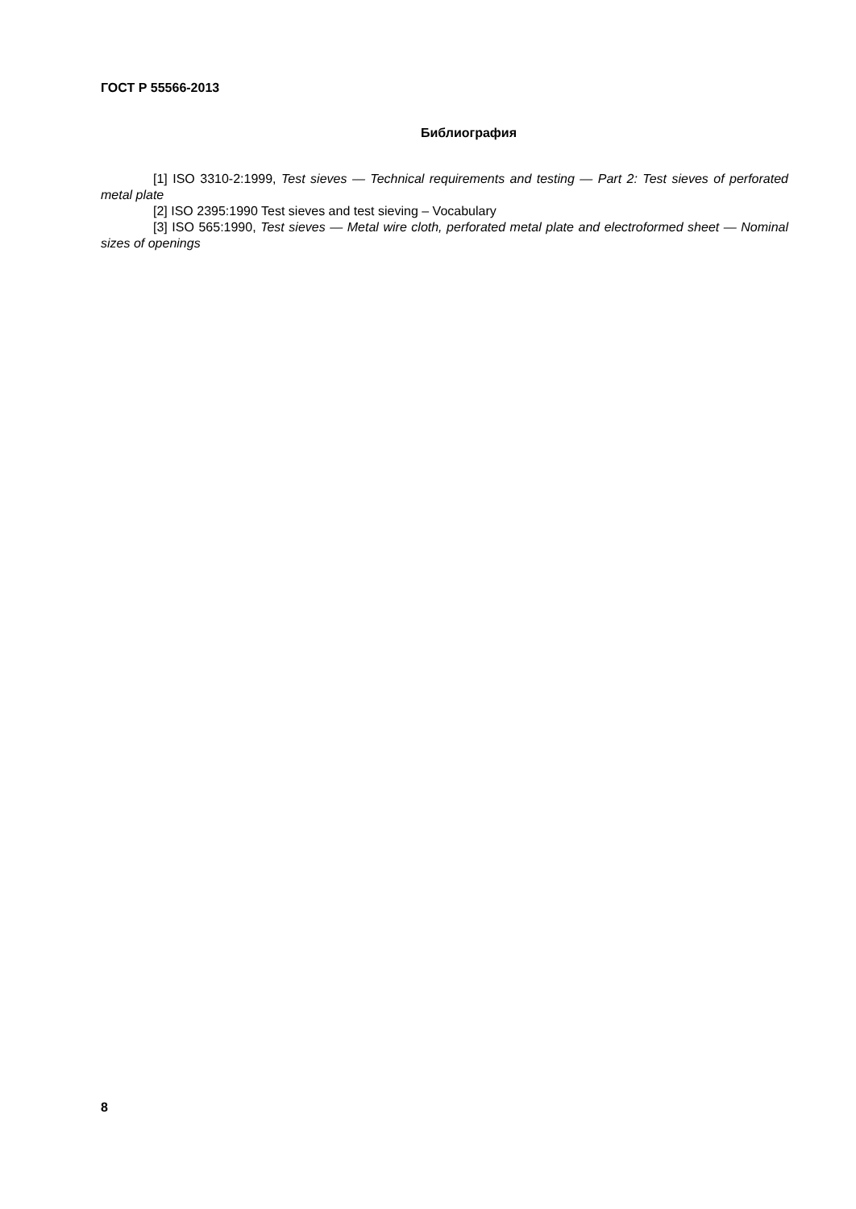ГОСТ Р 55566-2013
Библиография
[1] ISO 3310-2:1999, Test sieves — Technical requirements and testing — Part 2: Test sieves of perforated metal plate
[2] ISO 2395:1990 Test sieves and test sieving – Vocabulary
[3] ISO 565:1990, Test sieves — Metal wire cloth, perforated metal plate and electroformed sheet — Nominal sizes of openings
8